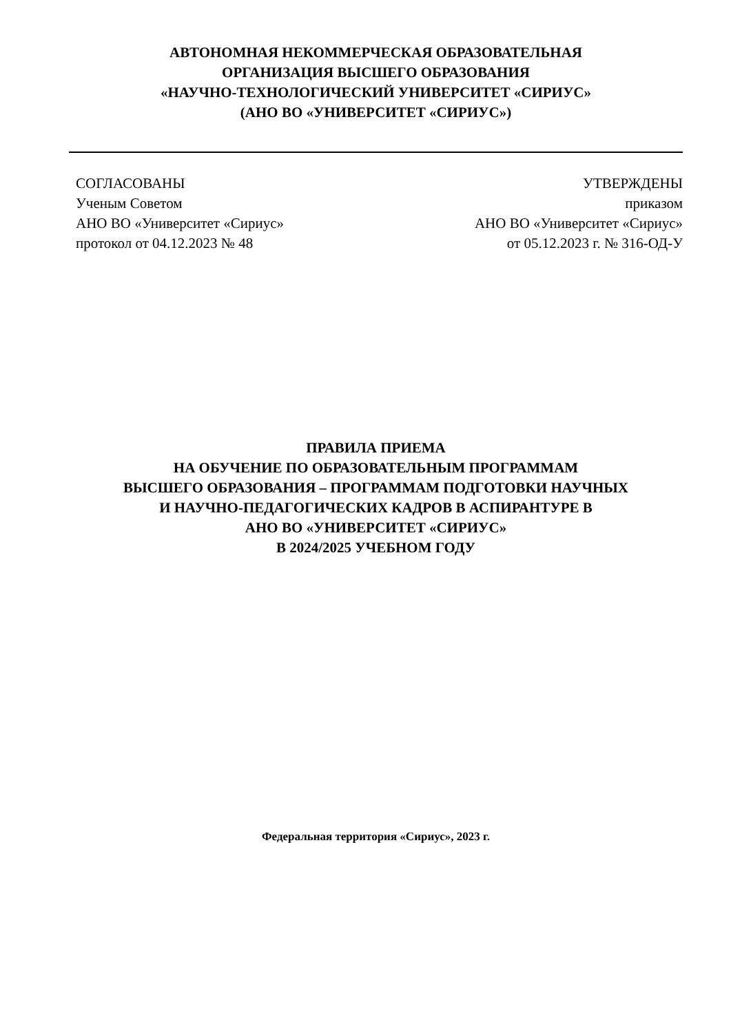АВТОНОМНАЯ НЕКОММЕРЧЕСКАЯ ОБРАЗОВАТЕЛЬНАЯ
ОРГАНИЗАЦИЯ ВЫСШЕГО ОБРАЗОВАНИЯ
«НАУЧНО-ТЕХНОЛОГИЧЕСКИЙ УНИВЕРСИТЕТ «СИРИУС»
(АНО ВО «УНИВЕРСИТЕТ «СИРИУС»)
СОГЛАСОВАНЫ
Ученым Советом
АНО ВО «Университет «Сириус»
протокол от 04.12.2023 № 48
УТВЕРЖДЕНЫ
приказом
АНО ВО «Университет «Сириус»
от 05.12.2023 г. № 316-ОД-У
ПРАВИЛА ПРИЕМА
НА ОБУЧЕНИЕ ПО ОБРАЗОВАТЕЛЬНЫМ ПРОГРАММАМ
ВЫСШЕГО ОБРАЗОВАНИЯ – ПРОГРАММАМ ПОДГОТОВКИ НАУЧНЫХ
И НАУЧНО-ПЕДАГОГИЧЕСКИХ КАДРОВ В АСПИРАНТУРЕ В
АНО ВО «УНИВЕРСИТЕТ «СИРИУС»
В 2024/2025 УЧЕБНОМ ГОДУ
Федеральная территория «Сириус», 2023 г.